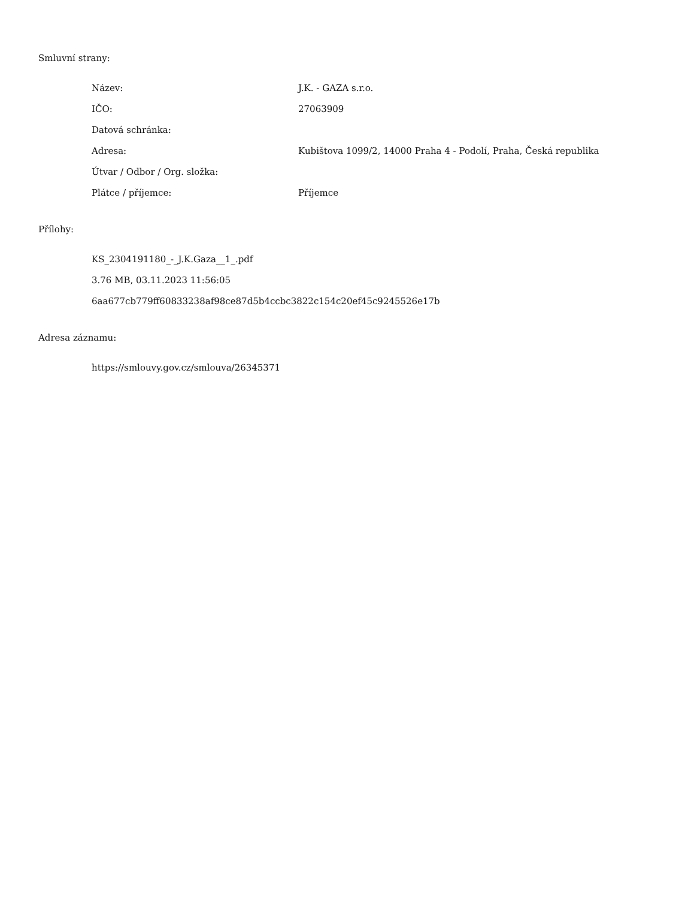Smluvní strany:
| Název: | J.K. - GAZA s.r.o. |
| IČO: | 27063909 |
| Datová schránka: | |
| Adresa: | Kubištova 1099/2, 14000 Praha 4 - Podolí, Praha, Česká republika |
| Útvar / Odbor / Org. složka: | |
| Plátce / příjemce: | Příjemce |
Přílohy:
KS_2304191180_-_J.K.Gaza__1_.pdf
3.76 MB, 03.11.2023 11:56:05
6aa677cb779ff60833238af98ce87d5b4ccbc3822c154c20ef45c9245526e17b
Adresa záznamu:
https://smlouvy.gov.cz/smlouva/26345371